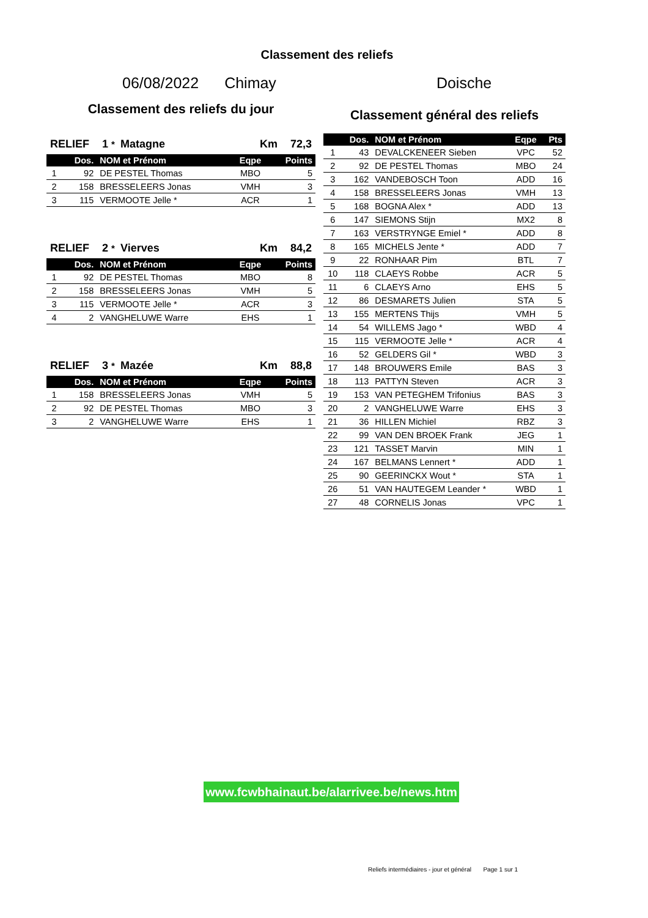Classement des reliefs
06/08/2022 Chimay Doische
Classement des reliefs du jour
RELIEF 1 * Matagne Km 72,3
| | Dos. | NOM et Prénom | Eqpe | Points |
| --- | --- | --- | --- | --- |
| 1 | 92 | DE PESTEL Thomas | MBO | 5 |
| 2 | 158 | BRESSELEERS Jonas | VMH | 3 |
| 3 | 115 | VERMOOTE Jelle * | ACR | 1 |
RELIEF 2 * Vierves Km 84,2
| | Dos. | NOM et Prénom | Eqpe | Points |
| --- | --- | --- | --- | --- |
| 1 | 92 | DE PESTEL Thomas | MBO | 8 |
| 2 | 158 | BRESSELEERS Jonas | VMH | 5 |
| 3 | 115 | VERMOOTE Jelle * | ACR | 3 |
| 4 | 2 | VANGHELUWE Warre | EHS | 1 |
RELIEF 3 * Mazée Km 88,8
| | Dos. | NOM et Prénom | Eqpe | Points |
| --- | --- | --- | --- | --- |
| 1 | 158 | BRESSELEERS Jonas | VMH | 5 |
| 2 | 92 | DE PESTEL Thomas | MBO | 3 |
| 3 | 2 | VANGHELUWE Warre | EHS | 1 |
Classement général des reliefs
| | Dos. | NOM et Prénom | Eqpe | Pts |
| --- | --- | --- | --- | --- |
| 1 | 43 | DEVALCKENEER Sieben | VPC | 52 |
| 2 | 92 | DE PESTEL Thomas | MBO | 24 |
| 3 | 162 | VANDEBOSCH Toon | ADD | 16 |
| 4 | 158 | BRESSELEERS Jonas | VMH | 13 |
| 5 | 168 | BOGNA Alex * | ADD | 13 |
| 6 | 147 | SIEMONS Stijn | MX2 | 8 |
| 7 | 163 | VERSTRYNGE Emiel * | ADD | 8 |
| 8 | 165 | MICHELS Jente * | ADD | 7 |
| 9 | 22 | RONHAAR Pim | BTL | 7 |
| 10 | 118 | CLAEYS Robbe | ACR | 5 |
| 11 | 6 | CLAEYS Arno | EHS | 5 |
| 12 | 86 | DESMARETS Julien | STA | 5 |
| 13 | 155 | MERTENS Thijs | VMH | 5 |
| 14 | 54 | WILLEMS Jago * | WBD | 4 |
| 15 | 115 | VERMOOTE Jelle * | ACR | 4 |
| 16 | 52 | GELDERS Gil * | WBD | 3 |
| 17 | 148 | BROUWERS Emile | BAS | 3 |
| 18 | 113 | PATTYN Steven | ACR | 3 |
| 19 | 153 | VAN PETEGHEM Trifonius | BAS | 3 |
| 20 | 2 | VANGHELUWE Warre | EHS | 3 |
| 21 | 36 | HILLEN Michiel | RBZ | 3 |
| 22 | 99 | VAN DEN BROEK Frank | JEG | 1 |
| 23 | 121 | TASSET Marvin | MIN | 1 |
| 24 | 167 | BELMANS Lennert * | ADD | 1 |
| 25 | 90 | GEERINCKX Wout * | STA | 1 |
| 26 | 51 | VAN HAUTEGEM Leander * | WBD | 1 |
| 27 | 48 | CORNELIS Jonas | VPC | 1 |
www.fcwbhainaut.be/alarrivee.be/news.htm
Reliefs intermédiaires - jour et général Page 1 sur 1